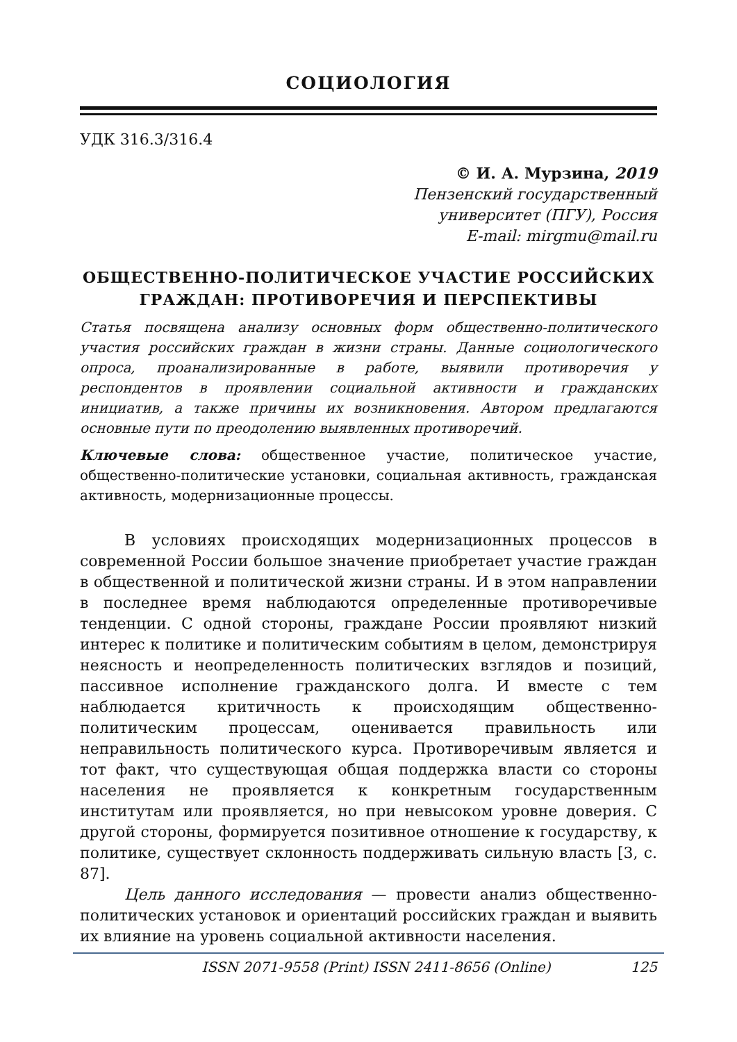СОЦИОЛОГИЯ
УДК 316.3/316.4
© И. А. Мурзина, 2019
Пензенский государственный
университет (ПГУ), Россия
E-mail: mirgmu@mail.ru
ОБЩЕСТВЕННО-ПОЛИТИЧЕСКОЕ УЧАСТИЕ РОССИЙСКИХ ГРАЖДАН: ПРОТИВОРЕЧИЯ И ПЕРСПЕКТИВЫ
Статья посвящена анализу основных форм общественно-политического участия российских граждан в жизни страны. Данные социологического опроса, проанализированные в работе, выявили противоречия у респондентов в проявлении социальной активности и гражданских инициатив, а также причины их возникновения. Автором предлагаются основные пути по преодолению выявленных противоречий.
Ключевые слова: общественное участие, политическое участие, общественно-политические установки, социальная активность, гражданская активность, модернизационные процессы.
В условиях происходящих модернизационных процессов в современной России большое значение приобретает участие граждан в общественной и политической жизни страны. И в этом направлении в последнее время наблюдаются определенные противоречивые тенденции. С одной стороны, граждане России проявляют низкий интерес к политике и политическим событиям в целом, демонстрируя неясность и неопределенность политических взглядов и позиций, пассивное исполнение гражданского долга. И вместе с тем наблюдается критичность к происходящим общественно-политическим процессам, оценивается правильность или неправильность политического курса. Противоречивым является и тот факт, что существующая общая поддержка власти со стороны населения не проявляется к конкретным государственным институтам или проявляется, но при невысоком уровне доверия. С другой стороны, формируется позитивное отношение к государству, к политике, существует склонность поддерживать сильную власть [3, с. 87].
Цель данного исследования — провести анализ общественно-политических установок и ориентаций российских граждан и выявить их влияние на уровень социальной активности населения.
ISSN 2071-9558 (Print) ISSN 2411-8656 (Online) 125